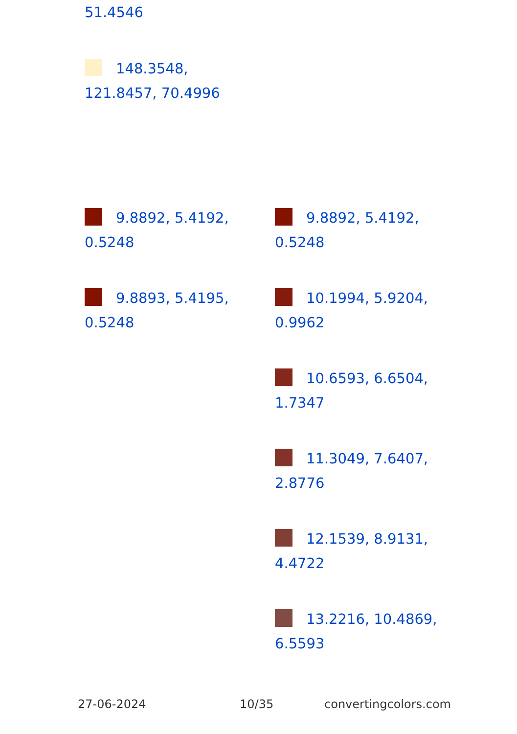51.4546
148.3548, 121.8457, 70.4996
9.8892, 5.4192, 0.5248
9.8892, 5.4192, 0.5248
9.8893, 5.4195, 0.5248
10.1994, 5.9204, 0.9962
10.6593, 6.6504, 1.7347
11.3049, 7.6407, 2.8776
12.1539, 8.9131, 4.4722
13.2216, 10.4869, 6.5593
27-06-2024 10/35 convertingcolors.com